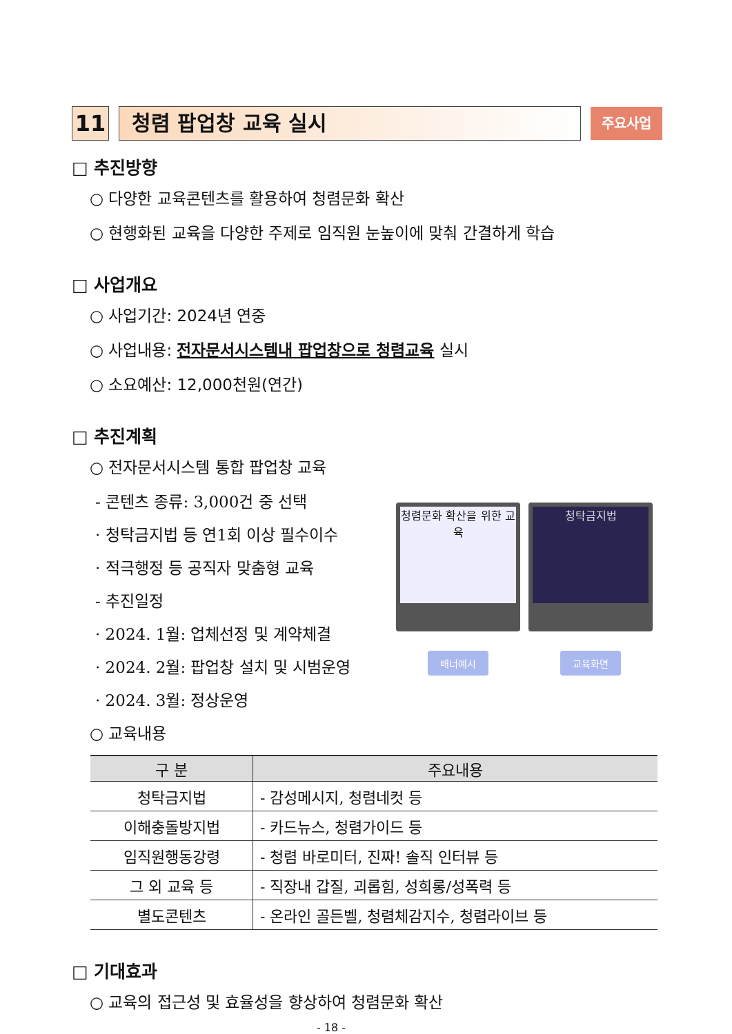11 청렴 팝업창 교육 실시
주요사업
□ 추진방향
○ 다양한 교육콘텐츠를 활용하여 청렴문화 확산
○ 현행화된 교육을 다양한 주제로 임직원 눈높이에 맞춰 간결하게 학습
□ 사업개요
○ 사업기간: 2024년 연중
○ 사업내용: 전자문서시스템내 팝업창으로 청렴교육 실시
○ 소요예산: 12,000천원(연간)
□ 추진계획
○ 전자문서시스템 통합 팝업창 교육
- 콘텐츠 종류: 3,000건 중 선택
· 청탁금지법 등 연1회 이상 필수이수
· 적극행정 등 공직자 맞춤형 교육
- 추진일정
· 2024. 1월: 업체선정 및 계약체결
· 2024. 2월: 팝업창 설치 및 시범운영
· 2024. 3월: 정상운영
청렴문화 확산을 위한 교육
배너예시
청탁금지법
교육화면
○ 교육내용
| 구 분 | 주요내용 |
| --- | --- |
| 청탁금지법 | - 감성메시지, 청렴네컷 등 |
| 이해충돌방지법 | - 카드뉴스, 청렴가이드 등 |
| 임직원행동강령 | - 청렴 바로미터, 진짜! 솔직 인터뷰 등 |
| 그 외 교육 등 | - 직장내 갑질, 괴롭힘, 성희롱/성폭력 등 |
| 별도콘텐츠 | - 온라인 골든벨, 청렴체감지수, 청렴라이브 등 |
□ 기대효과
○ 교육의 접근성 및 효율성을 향상하여 청렴문화 확산
- 18 -